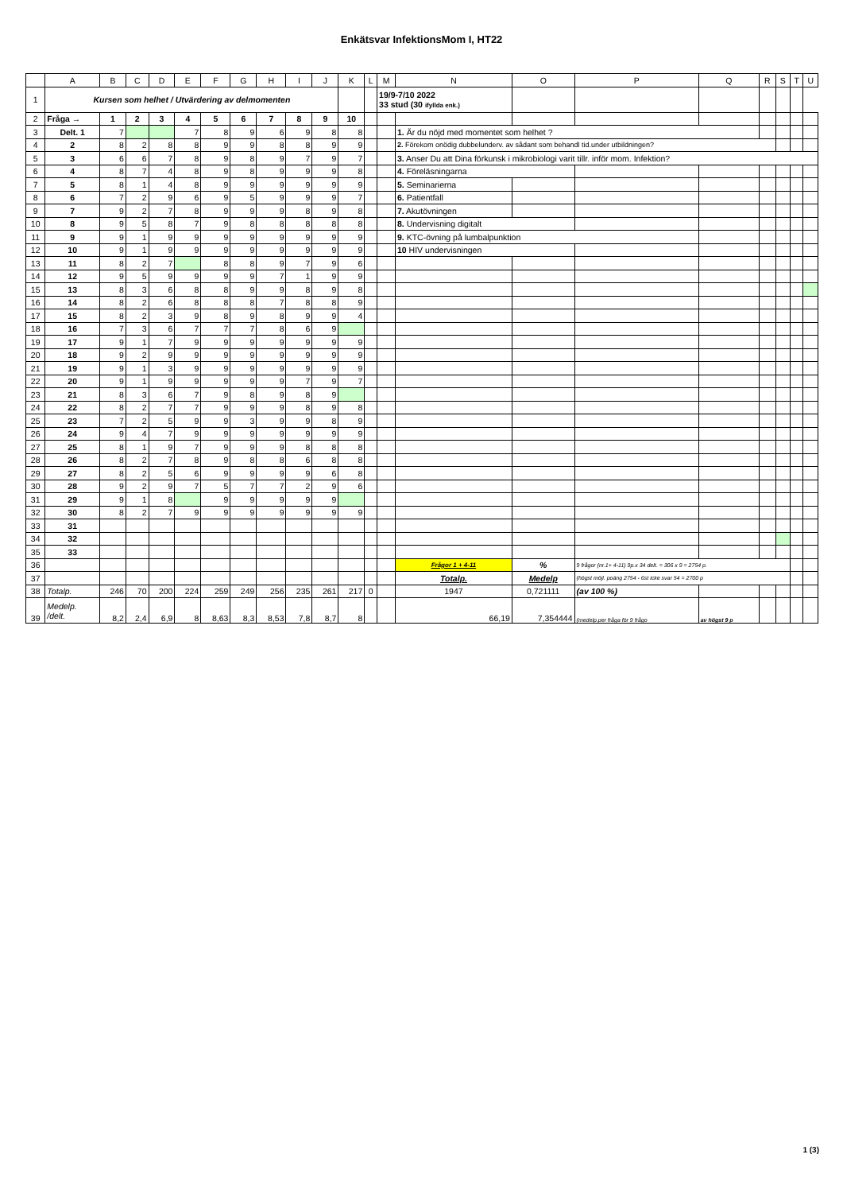Enkätsvar InfektionsMom I, HT22
| | A | B | C | D | E | F | G | H | I | J | K | L | M | N | O | P | Q | R | S | T | U |
| --- | --- | --- | --- | --- | --- | --- | --- | --- | --- | --- | --- | --- | --- | --- | --- | --- | --- | --- | --- | --- | --- |
| 1 | Kursen som helhet / Utvärdering av delmomenten | | | | | | | | | | | | 19/9-7/10 2022 33 stud (30 ifyllda enk.) | | | | | | | | |
| 2 | Fråga → | 1 | 2 | 3 | 4 | 5 | 6 | 7 | 8 | 9 | 10 | | | | | | | | | | |
| 3 | Delt. 1 | 7 | | | 7 | 8 | 9 | 6 | 9 | 8 | 8 | | | 1. Är du nöjd med momentet som helhet ? | | | | | | | |
| 4 | 2 | 8 | 2 | 8 | 8 | 9 | 9 | 8 | 8 | 9 | 9 | | | 2. Förekom onödig dubbelunderv. av sådant som behandl tid.under utbildningen? | | | | | | | |
| 5 | 3 | 6 | 6 | 7 | 8 | 9 | 8 | 9 | 7 | 9 | 7 | | | 3. Anser Du att Dina förkunsk i mikrobiologi varit tillr. inför mom. Infektion? | | | | | | | |
| 6 | 4 | 8 | 7 | 4 | 8 | 9 | 8 | 9 | 9 | 9 | 8 | | | 4. Föreläsningarna | | | | | | | |
| 7 | 5 | 8 | 1 | 4 | 8 | 9 | 9 | 9 | 9 | 9 | 9 | | | 5. Seminarierna | | | | | | | |
| 8 | 6 | 7 | 2 | 9 | 6 | 9 | 5 | 9 | 9 | 9 | 7 | | | 6. Patientfall | | | | | | | |
| 9 | 7 | 9 | 2 | 7 | 8 | 9 | 9 | 9 | 8 | 9 | 8 | | | 7. Akutövningen | | | | | | | |
| 10 | 8 | 9 | 5 | 8 | 7 | 9 | 8 | 8 | 8 | 8 | 8 | | | 8. Undervisning digitalt | | | | | | | |
| 11 | 9 | 9 | 1 | 9 | 9 | 9 | 9 | 9 | 9 | 9 | 9 | | | 9. KTC-övning på lumbalpunktion | | | | | | | |
| 12 | 10 | 9 | 1 | 9 | 9 | 9 | 9 | 9 | 9 | 9 | 9 | | | 10 HIV undervisningen | | | | | | | |
| 13 | 11 | 8 | 2 | 7 | | 8 | 8 | 9 | 7 | 9 | 6 | | | | | | | | | | |
| 14 | 12 | 9 | 5 | 9 | 9 | 9 | 9 | 7 | 1 | 9 | 9 | | | | | | | | | | |
| 15 | 13 | 8 | 3 | 6 | 8 | 8 | 9 | 9 | 8 | 9 | 8 | | | | | | | | | | |
| 16 | 14 | 8 | 2 | 6 | 8 | 8 | 8 | 7 | 8 | 8 | 9 | | | | | | | | | | |
| 17 | 15 | 8 | 2 | 3 | 9 | 8 | 9 | 8 | 9 | 9 | 4 | | | | | | | | | | |
| 18 | 16 | 7 | 3 | 6 | 7 | 7 | 7 | 8 | 6 | 9 | | | | | | | | | | | |
| 19 | 17 | 9 | 1 | 7 | 9 | 9 | 9 | 9 | 9 | 9 | 9 | | | | | | | | | | |
| 20 | 18 | 9 | 2 | 9 | 9 | 9 | 9 | 9 | 9 | 9 | 9 | | | | | | | | | | |
| 21 | 19 | 9 | 1 | 3 | 9 | 9 | 9 | 9 | 9 | 9 | 9 | | | | | | | | | | |
| 22 | 20 | 9 | 1 | 9 | 9 | 9 | 9 | 9 | 7 | 9 | 7 | | | | | | | | | | |
| 23 | 21 | 8 | 3 | 6 | 7 | 9 | 8 | 9 | 8 | 9 | | | | | | | | | | | |
| 24 | 22 | 8 | 2 | 7 | 7 | 9 | 9 | 9 | 8 | 9 | 8 | | | | | | | | | | |
| 25 | 23 | 7 | 2 | 5 | 9 | 9 | 3 | 9 | 9 | 8 | 9 | | | | | | | | | | |
| 26 | 24 | 9 | 4 | 7 | 9 | 9 | 9 | 9 | 9 | 9 | 9 | | | | | | | | | | |
| 27 | 25 | 8 | 1 | 9 | 7 | 9 | 9 | 9 | 8 | 8 | 8 | | | | | | | | | | |
| 28 | 26 | 8 | 2 | 7 | 8 | 9 | 8 | 8 | 6 | 8 | 8 | | | | | | | | | | |
| 29 | 27 | 8 | 2 | 5 | 6 | 9 | 9 | 9 | 9 | 6 | 8 | | | | | | | | | | |
| 30 | 28 | 9 | 2 | 9 | 7 | 5 | 7 | 7 | 2 | 9 | 6 | | | | | | | | | | |
| 31 | 29 | 9 | 1 | 8 | | 9 | 9 | 9 | 9 | 9 | | | | | | | | | | | |
| 32 | 30 | 8 | 2 | 7 | 9 | 9 | 9 | 9 | 9 | 9 | 9 | | | | | | | | | | |
| 33 | 31 | | | | | | | | | | | | | | | | | | | | |
| 34 | 32 | | | | | | | | | | | | | | | | | | | | |
| 35 | 33 | | | | | | | | | | | | | | | | | | | | |
| 36 | | | | | | | | | | | | | | Frågor 1 + 4-11 | % | 9 frågor (nr.1+ 4-11) 9p.x 34 delt. = 306 x 9 = 2754 p. | | | | | |
| 37 | | | | | | | | | | | | | | Totalp. | Medelp | (högst möjl. poäng 2754 - 6st icke svar 54 = 2700 p | | | | | |
| 38 | Totalp. | 246 | 70 | 200 | 224 | 259 | 249 | 256 | 235 | 261 | 217 | 0 | | 1947 | 0,721111 | (av 100 %) | | | | | |
| 39 | Medelp. /delt. | 8,2 | 2,4 | 6,9 | 8 | 8,63 | 8,3 | 8,53 | 7,8 | 8,7 | 8 | | | 66,19 | 7,354444 | (medelp.per fråga för 9 frågo | av högst 9 p | | | | |
1 (3)